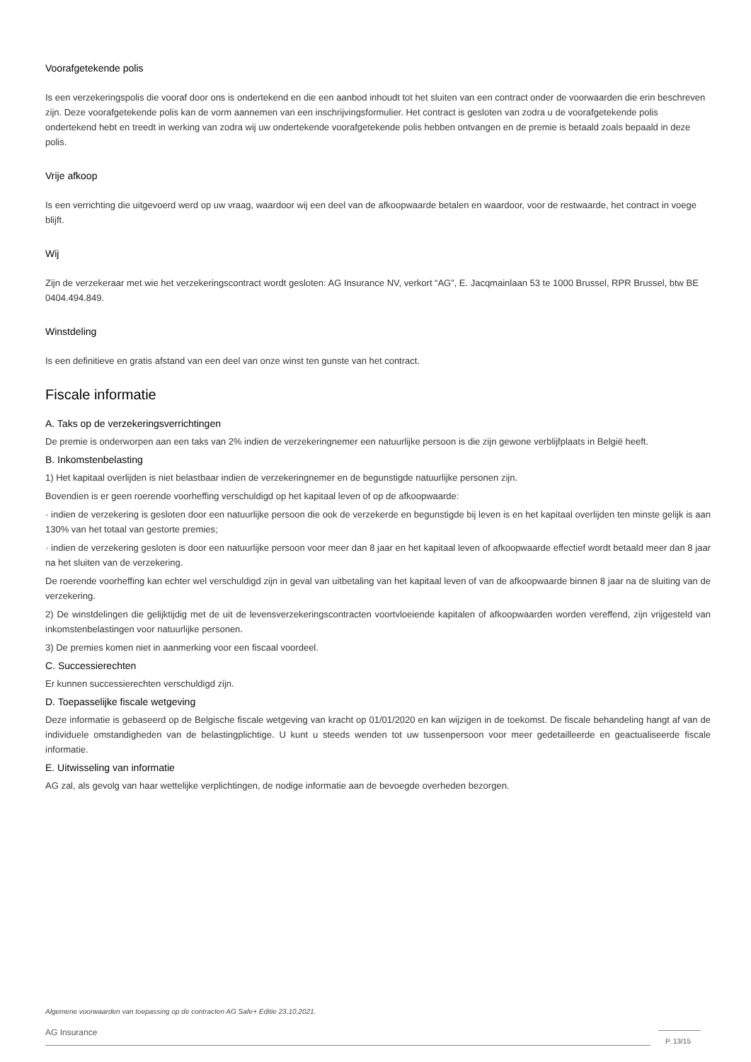Voorafgetekende polis
Is een verzekeringspolis die vooraf door ons is ondertekend en die een aanbod inhoudt tot het sluiten van een contract onder de voorwaarden die erin beschreven zijn. Deze voorafgetekende polis kan de vorm aannemen van een inschrijvingsformulier. Het contract is gesloten van zodra u de voorafgetekende polis ondertekend hebt en treedt in werking van zodra wij uw ondertekende voorafgetekende polis hebben ontvangen en de premie is betaald zoals bepaald in deze polis.
Vrije afkoop
Is een verrichting die uitgevoerd werd op uw vraag, waardoor wij een deel van de afkoopwaarde betalen en waardoor, voor de restwaarde, het contract in voege blijft.
Wij
Zijn de verzekeraar met wie het verzekeringscontract wordt gesloten: AG Insurance NV, verkort “AG”, E. Jacqmainlaan 53 te 1000 Brussel, RPR Brussel, btw BE 0404.494.849.
Winstdeling
Is een definitieve en gratis afstand van een deel van onze winst ten gunste van het contract.
Fiscale informatie
A. Taks op de verzekeringsverrichtingen
De premie is onderworpen aan een taks van 2% indien de verzekeringnemer een natuurlijke persoon is die zijn gewone verblijfplaats in België heeft.
B. Inkomstenbelasting
1) Het kapitaal overlijden is niet belastbaar indien de verzekeringnemer en de begunstigde natuurlijke personen zijn.
Bovendien is er geen roerende voorheffing verschuldigd op het kapitaal leven of op de afkoopwaarde:
· indien de verzekering is gesloten door een natuurlijke persoon die ook de verzekerde en begunstigde bij leven is en het kapitaal overlijden ten minste gelijk is aan 130% van het totaal van gestorte premies;
· indien de verzekering gesloten is door een natuurlijke persoon voor meer dan 8 jaar en het kapitaal leven of afkoopwaarde effectief wordt betaald meer dan 8 jaar na het sluiten van de verzekering.
De roerende voorheffing kan echter wel verschuldigd zijn in geval van uitbetaling van het kapitaal leven of van de afkoopwaarde binnen 8 jaar na de sluiting van de verzekering.
2) De winstdelingen die gelijktijdig met de uit de levensverzekeringscontracten voortvloeiende kapitalen of afkoopwaarden worden vereffend, zijn vrijgesteld van inkomstenbelastingen voor natuurlijke personen.
3) De premies komen niet in aanmerking voor een fiscaal voordeel.
C. Successierechten
Er kunnen successierechten verschuldigd zijn.
D. Toepasselijke fiscale wetgeving
Deze informatie is gebaseerd op de Belgische fiscale wetgeving van kracht op 01/01/2020 en kan wijzigen in de toekomst. De fiscale behandeling hangt af van de individuele omstandigheden van de belastingplichtige. U kunt u steeds wenden tot uw tussenpersoon voor meer gedetailleerde en geactualiseerde fiscale informatie.
E. Uitwisseling van informatie
AG zal, als gevolg van haar wettelijke verplichtingen, de nodige informatie aan de bevoegde overheden bezorgen.
Algemene voorwaarden van toepassing op de contracten AG Safe+ Editie 23.10.2021.
AG Insurance
P. 13/15